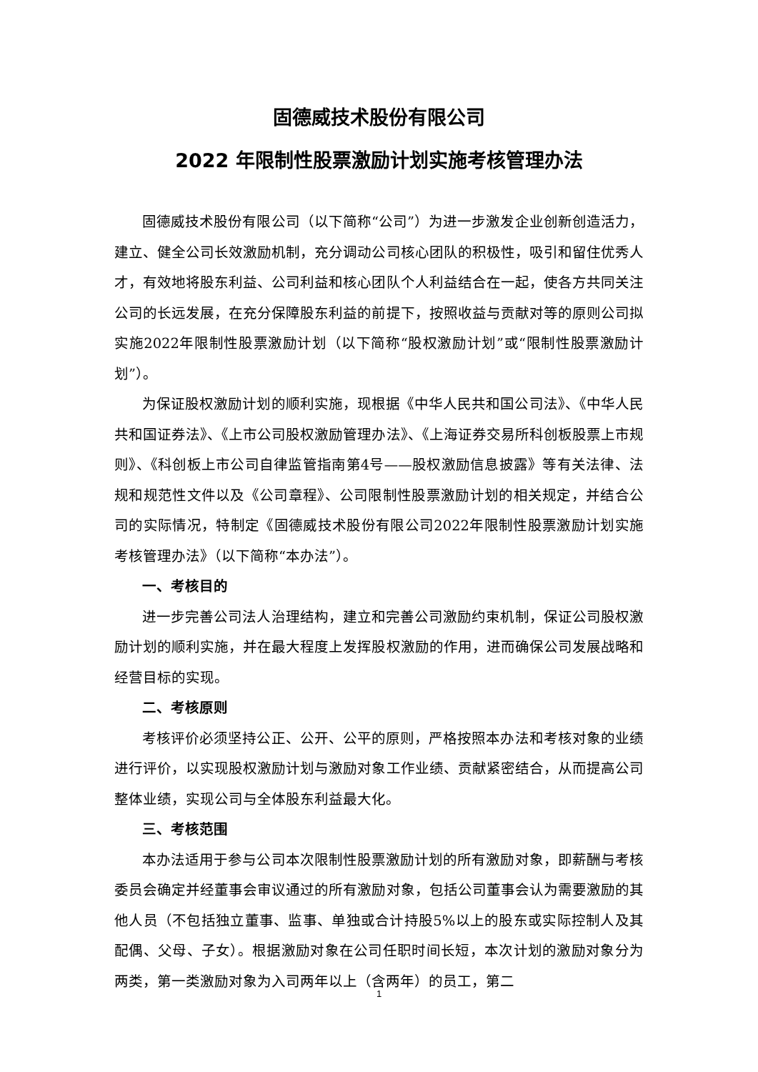固德威技术股份有限公司
2022 年限制性股票激励计划实施考核管理办法
固德威技术股份有限公司（以下简称“公司”）为进一步激发企业创新创造活力，建立、健全公司长效激励机制，充分调动公司核心团队的积极性，吸引和留住优秀人才，有效地将股东利益、公司利益和核心团队个人利益结合在一起，使各方共同关注公司的长远发展，在充分保障股东利益的前提下，按照收益与贡献对等的原则公司拟实施2022年限制性股票激励计划（以下简称“股权激励计划”或“限制性股票激励计划”）。
为保证股权激励计划的顺利实施，现根据《中华人民共和国公司法》、《中华人民共和国证券法》、《上市公司股权激励管理办法》、《上海证券交易所科创板股票上市规则》、《科创板上市公司自律监管指南第4号——股权激励信息披露》等有关法律、法规和规范性文件以及《公司章程》、公司限制性股票激励计划的相关规定，并结合公司的实际情况，特制定《固德威技术股份有限公司2022年限制性股票激励计划实施考核管理办法》（以下简称“本办法”）。
一、考核目的
进一步完善公司法人治理结构，建立和完善公司激励约束机制，保证公司股权激励计划的顺利实施，并在最大程度上发挥股权激励的作用，进而确保公司发展战略和经营目标的实现。
二、考核原则
考核评价必须坚持公正、公开、公平的原则，严格按照本办法和考核对象的业绩进行评价，以实现股权激励计划与激励对象工作业绩、贡献紧密结合，从而提高公司整体业绩，实现公司与全体股东利益最大化。
三、考核范围
本办法适用于参与公司本次限制性股票激励计划的所有激励对象，即薪酬与考核委员会确定并经董事会审议通过的所有激励对象，包括公司董事会认为需要激励的其他人员（不包括独立董事、监事、单独或合计持股5%以上的股东或实际控制人及其配偶、父母、子女）。根据激励对象在公司任职时间长短，本次计划的激励对象分为两类，第一类激励对象为入司两年以上（含两年）的员工，第二
1